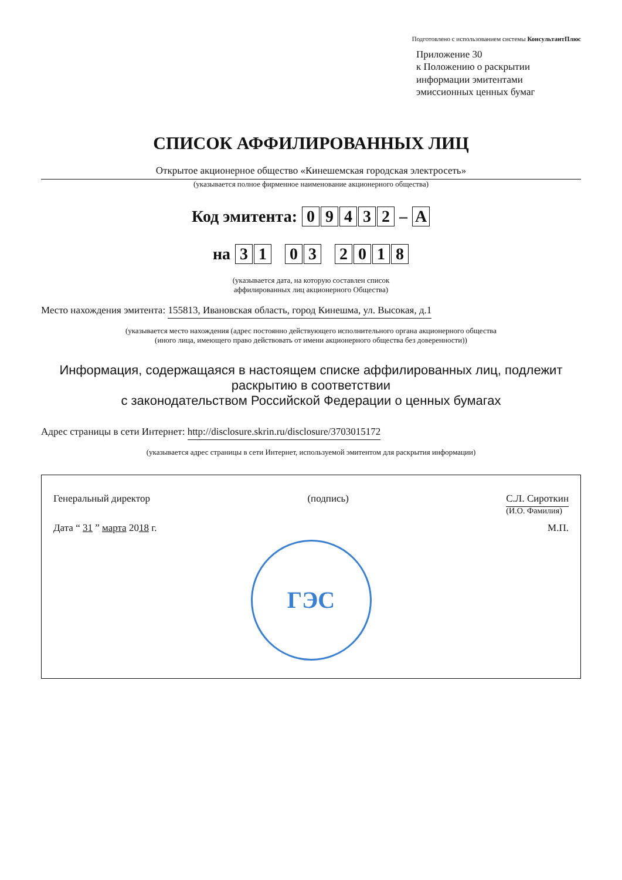Подготовлено с использованием системы КонсультантПлюс
Приложение 30
к Положению о раскрытии
информации эмитентами
эмиссионных ценных бумаг
СПИСОК АФФИЛИРОВАННЫХ ЛИЦ
Открытое акционерное общество «Кинешемская городская электросеть»
(указывается полное фирменное наименование акционерного общества)
Код эмитента: 09432 – A
на 31 03 2018
(указывается дата, на которую составлен список
аффилированных лиц акционерного Общества)
Место нахождения эмитента: 155813, Ивановская область, город Кинешма, ул. Высокая, д.1
(указывается место нахождения (адрес постоянно действующего исполнительного органа акционерного общества
(иного лица, имеющего право действовать от имени акционерного общества без доверенности))
Информация, содержащаяся в настоящем списке аффилированных лиц, подлежит раскрытию в соответствии
с законодательством Российской Федерации о ценных бумагах
Адрес страницы в сети Интернет: http://disclosure.skrin.ru/disclosure/3703015172
(указывается адрес страницы в сети Интернет, используемой эмитентом для раскрытия информации)
Генеральный директор (подпись) С.Л. Сироткин
(И.О. Фамилия)
Дата “ 31 ” марта 2018 г. М.П.
ГЭС